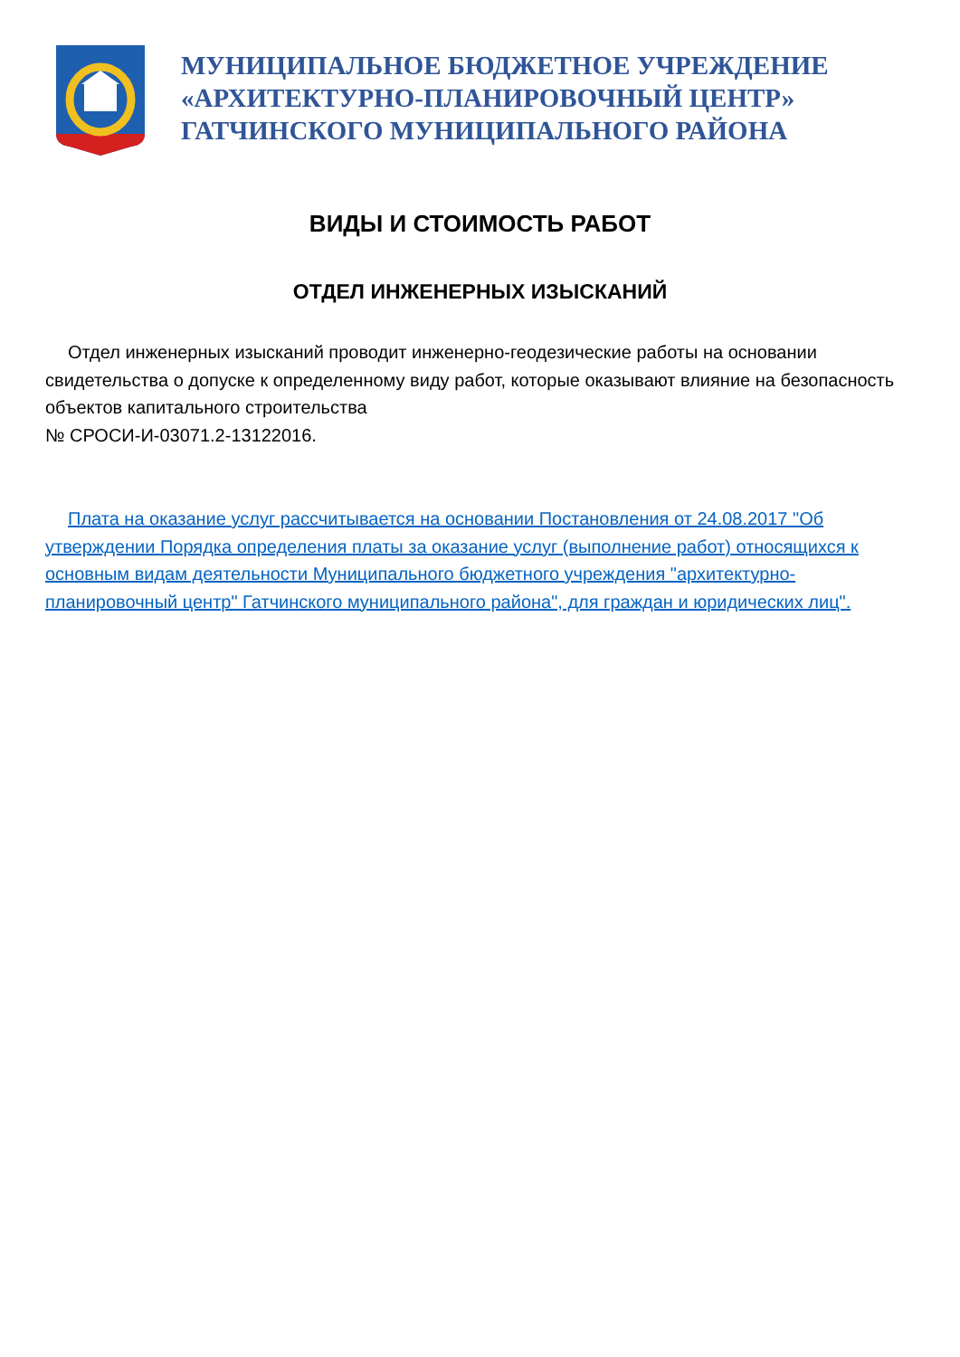МУНИЦИПАЛЬНОЕ БЮДЖЕТНОЕ УЧРЕЖДЕНИЕ
«АРХИТЕКТУРНО-ПЛАНИРОВОЧНЫЙ ЦЕНТР»
ГАТЧИНСКОГО МУНИЦИПАЛЬНОГО РАЙОНА
ВИДЫ И СТОИМОСТЬ РАБОТ
ОТДЕЛ ИНЖЕНЕРНЫХ ИЗЫСКАНИЙ
Отдел инженерных изысканий проводит инженерно-геодезические работы на основании свидетельства о допуске к определенному виду работ, которые оказывают влияние на безопасность объектов капитального строительства
№ СРОСИ-И-03071.2-13122016.
Плата на оказание услуг рассчитывается на основании Постановления от 24.08.2017 "Об утверждении Порядка определения платы за оказание услуг (выполнение работ) относящихся к основным видам деятельности Муниципального бюджетного учреждения "архитектурно-планировочный центр" Гатчинского муниципального района", для граждан и юридических лиц".